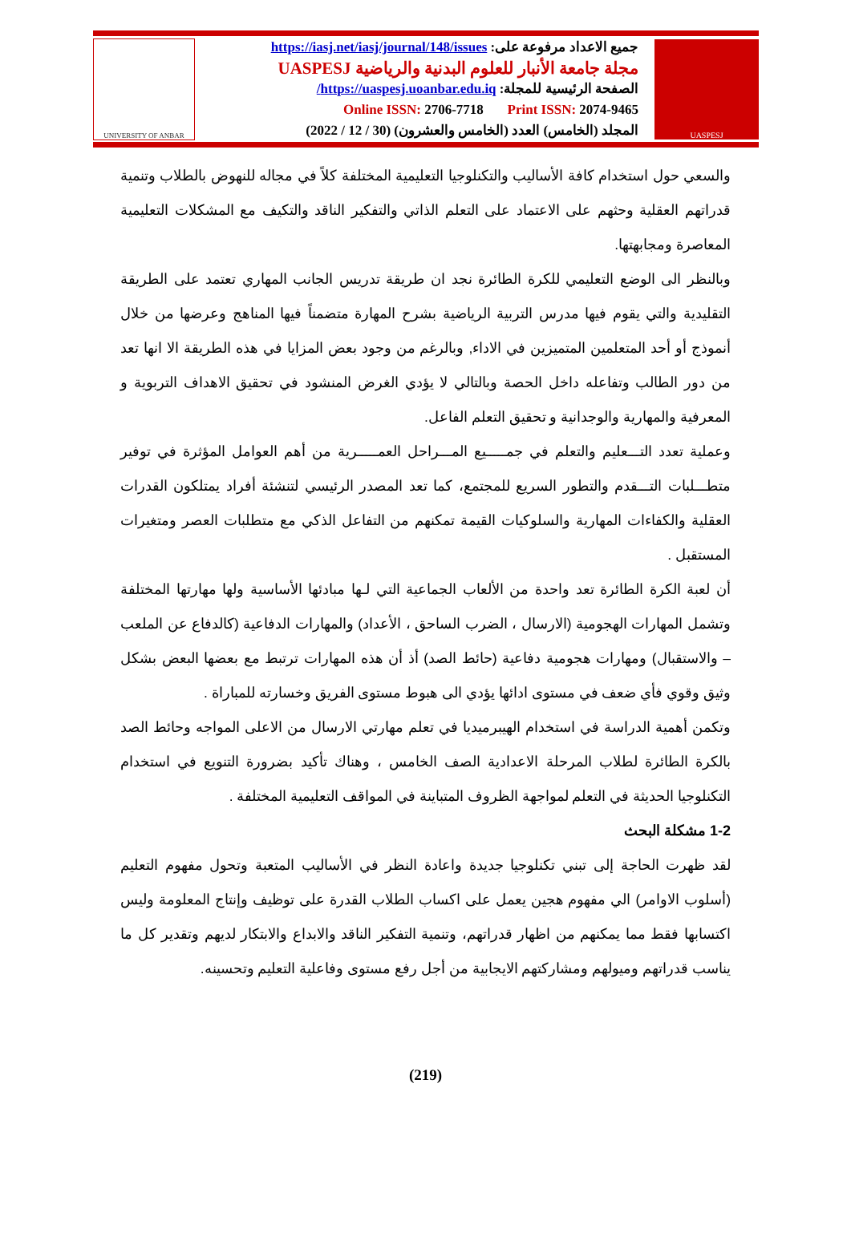UNIVERSITY OF ANBAR
جميع الاعداد مرفوعة على: https://iasj.net/iasj/journal/148/issues
مجلة جامعة الأنبار للعلوم البدنية والرياضية UASPESJ
الصفحة الرئيسية للمجلة: https://uaspesj.uoanbar.edu.iq/
Online ISSN: 2706-7718 Print ISSN: 2074-9465
المجلد (الخامس) العدد (الخامس والعشرون) (30 / 12 / 2022)
UASPESJ
والسعي حول استخدام كافة الأساليب والتكنلوجيا التعليمية المختلفة كلاً في مجاله للنهوض بالطلاب وتنمية قدراتهم العقلية وحثهم على الاعتماد على التعلم الذاتي والتفكير الناقد والتكيف مع المشكلات التعليمية المعاصرة ومجابهتها.
وبالنظر الى الوضع التعليمي للكرة الطائرة نجد ان طريقة تدريس الجانب المهاري تعتمد على الطريقة التقليدية والتي يقوم فيها مدرس التربية الرياضية بشرح المهارة متضمناً فيها المناهج وعرضها من خلال أنموذج أو أحد المتعلمين المتميزين في الاداء, وبالرغم من وجود بعض المزايا في هذه الطريقة الا انها تعد من دور الطالب وتفاعله داخل الحصة وبالتالي لا يؤدي الغرض المنشود في تحقيق الاهداف التربوية و المعرفية والمهارية والوجدانية و تحقيق التعلم الفاعل.
وعملية تعدد التـــعليم والتعلم في جمـــــيع المـــراحل العمـــــرية من أهم العوامل المؤثرة في توفير متطـــلبات التـــقدم والتطور السريع للمجتمع، كما تعد المصدر الرئيسي لتنشئة أفراد يمتلكون القدرات العقلية والكفاءات المهارية والسلوكيات القيمة تمكنهم من التفاعل الذكي مع متطلبات العصر ومتغيرات المستقبل .
أن لعبة الكرة الطائرة تعد واحدة من الألعاب الجماعية التي لـها مبادئها الأساسية ولها مهارتها المختلفة وتشمل المهارات الهجومية (الارسال ، الضرب الساحق ، الأعداد) والمهارات الدفاعية (كالدفاع عن الملعب – والاستقبال) ومهارات هجومية دفاعية (حائط الصد) أذ أن هذه المهارات ترتبط مع بعضها البعض بشكل وثيق وقوي فأي ضعف في مستوى ادائها يؤدي الى هبوط مستوى الفريق وخسارته للمباراة .
وتكمن أهمية الدراسة في استخدام الهيبرميديا في تعلم مهارتي الارسال من الاعلى المواجه وحائط الصد بالكرة الطائرة لطلاب المرحلة الاعدادية الصف الخامس ، وهناك تأكيد بضرورة التنويع في استخدام التكنلوجيا الحديثة في التعلم لمواجهة الظروف المتباينة في المواقف التعليمية المختلفة .
1-2 مشكلة البحث
لقد ظهرت الحاجة إلى تبني تكنلوجيا جديدة واعادة النظر في الأساليب المتعبة وتحول مفهوم التعليم (أسلوب الاوامر) الي مفهوم هجين يعمل على اكساب الطلاب القدرة على توظيف وإنتاج المعلومة وليس اكتسابها فقط مما يمكنهم من اظهار قدراتهم، وتنمية التفكير الناقد والابداع والابتكار لديهم وتقدير كل ما يناسب قدراتهم وميولهم ومشاركتهم الايجابية من أجل رفع مستوى وفاعلية التعليم وتحسينه.
(219)